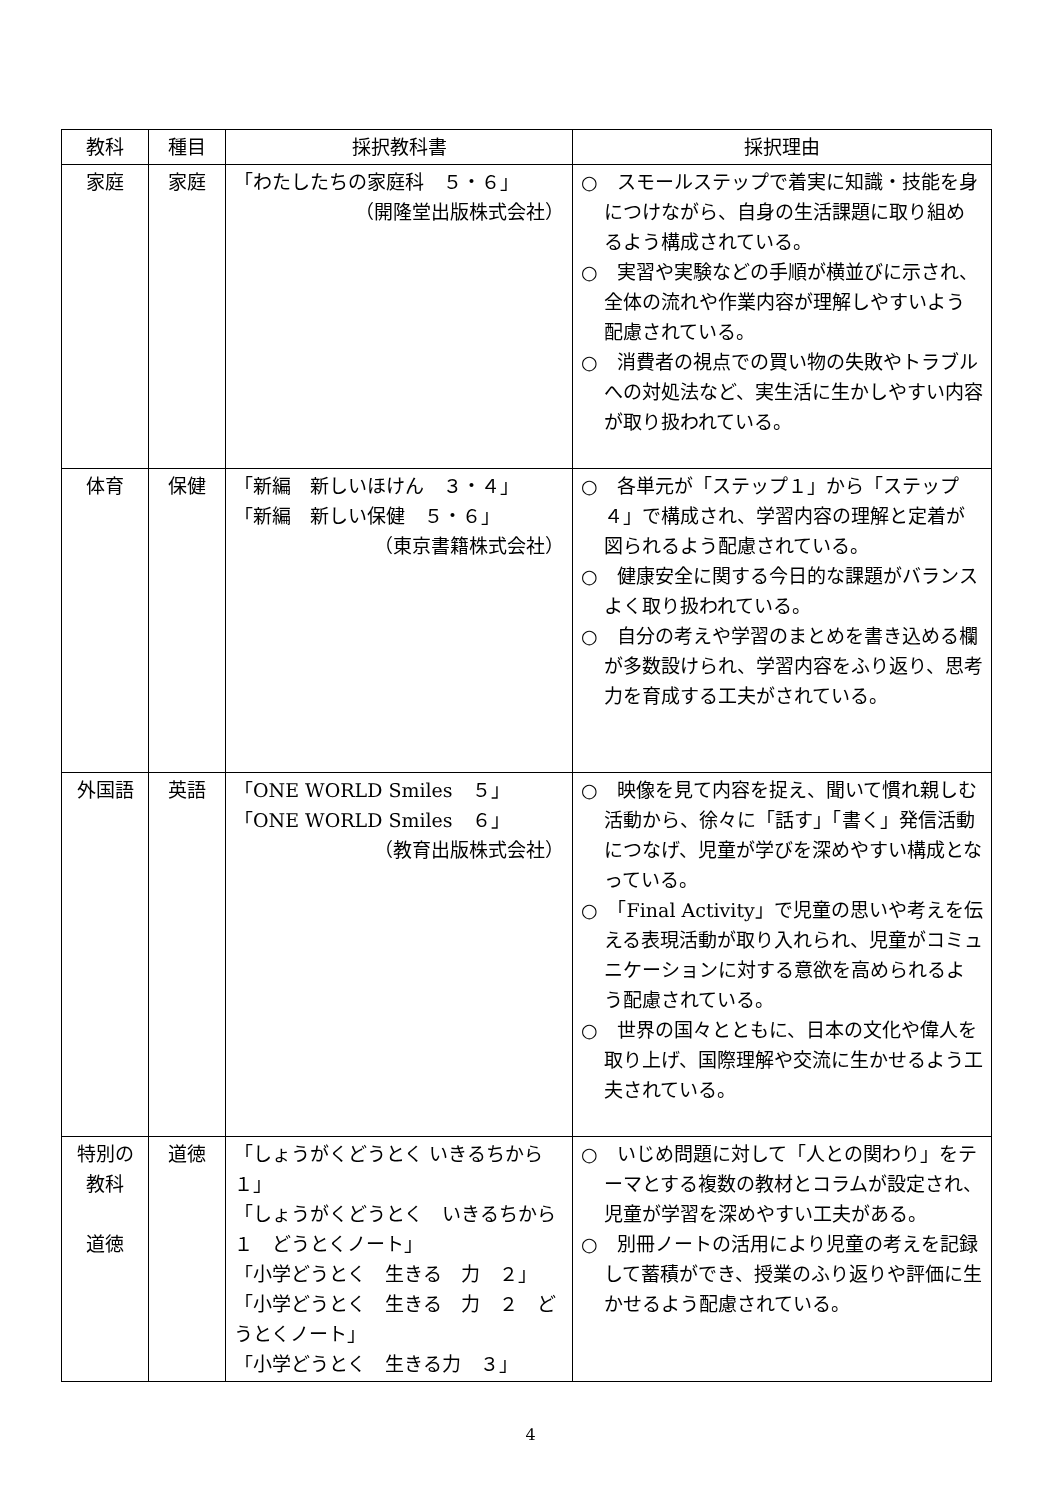| 教科 | 種目 | 採択教科書 | 採択理由 |
| --- | --- | --- | --- |
| 家庭 | 家庭 | 「わたしたちの家庭科 ５・６」 （開隆堂出版株式会社） | ○ スモールステップで着実に知識・技能を身につけながら、自身の生活課題に取り組めるよう構成されている。 ○ 実習や実験などの手順が横並びに示され、全体の流れや作業内容が理解しやすいよう配慮されている。 ○ 消費者の視点での買い物の失敗やトラブルへの対処法など、実生活に生かしやすい内容が取り扱われている。 |
| 体育 | 保健 | 「新編 新しいほけん ３・４」 「新編 新しい保健 ５・６」 （東京書籍株式会社） | ○ 各単元が「ステップ１」から「ステップ４」で構成され、学習内容の理解と定着が図られるよう配慮されている。 ○ 健康安全に関する今日的な課題がバランスよく取り扱われている。 ○ 自分の考えや学習のまとめを書き込める欄が多数設けられ、学習内容をふり返り、思考力を育成する工夫がされている。 |
| 外国語 | 英語 | 「ONE WORLD Smiles ５」 「ONE WORLD Smiles ６」 （教育出版株式会社） | ○ 映像を見て内容を捉え、聞いて慣れ親しむ活動から、徐々に「話す」「書く」発信活動につなげ、児童が学びを深めやすい構成となっている。 ○ 「Final Activity」で児童の思いや考えを伝える表現活動が取り入れられ、児童がコミュニケーションに対する意欲を高められるよう配慮されている。 ○ 世界の国々とともに、日本の文化や偉人を取り上げ、国際理解や交流に生かせるよう工夫されている。 |
| 特別の 教科 道徳 | 道徳 | 「しょうがくどうとく いきるちから １」 「しょうがくどうとく いきるちから １ どうとくノート」 「小学どうとく 生きる 力 ２」 「小学どうとく 生きる 力 ２ どうとくノート」 「小学どうとく 生きる力 ３」 | ○ いじめ問題に対して「人との関わり」をテーマとする複数の教材とコラムが設定され、児童が学習を深めやすい工夫がある。 ○ 別冊ノートの活用により児童の考えを記録して蓄積ができ、授業のふり返りや評価に生かせるよう配慮されている。 |
4